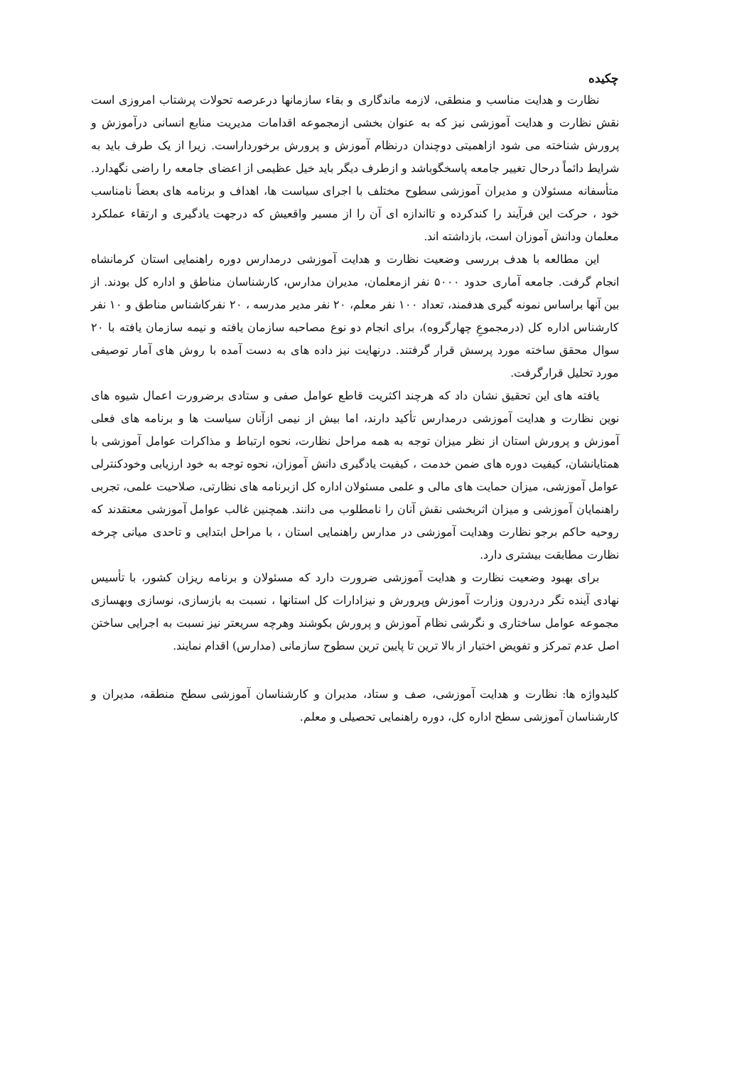چکیده
نظارت و هدایت مناسب و منطقی، لازمه ماندگاری و بقاء سازمانها درعرصه تحولات پرشتاب امروزی است نقش نظارت و هدایت آموزشی نیز که به عنوان بخشی ازمجموعه اقدامات مدیریت منابع انسانی درآموزش و پرورش شناخته می شود ازاهمیتی دوچندان درنظام آموزش و پرورش برخورداراست. زیرا از یک طرف باید به شرایط دائماً درحال تغییر جامعه پاسخگوباشد و ازطرف دیگر باید خیل عظیمی از اعضای جامعه را راضی نگهدارد. متأسفانه مسئولان و مدیران آموزشی سطوح مختلف با اجرای سیاست ها، اهداف و برنامه های بعضاً نامناسب خود ، حرکت این فرآیند را کندکرده و تااندازه ای آن را از مسیر واقعیش که درجهت یادگیری و ارتقاء عملکرد معلمان ودانش آموزان است، بازداشته اند.
این مطالعه با هدف بررسی وضعیت نظارت و هدایت آموزشی درمدارس دوره راهنمایی استان کرمانشاه انجام گرفت. جامعه آماری حدود ۵۰۰۰ نفر ازمعلمان، مدیران مدارس، کارشناسان مناطق و اداره کل بودند. از بین آنها براساس نمونه گیری هدفمند، تعداد ۱۰۰ نفر معلم، ۲۰ نفر مدیر مدرسه ، ۲۰ نفرکاشناس مناطق و ۱۰ نفر کارشناس اداره کل (درمجموعِ چهارگروه)، برای انجام دو نوع مصاحبه سازمان یافته و نیمه سازمان یافته با ۲۰ سوال محقق ساخته مورد پرسش قرار گرفتند. درنهایت نیز داده های به دست آمده با روش های آمار توصیفی مورد تحلیل قرارگرفت.
یافته های این تحقیق نشان داد که هرچند اکثریت قاطع عوامل صفی و ستادی برضرورت اعمال شیوه های نوین نظارت و هدایت آموزشی درمدارس تأکید دارند، اما بیش از نیمی ازآنان سیاست ها و برنامه های فعلی آموزش و پرورش استان از نظر میزان توجه به همه مراحل نظارت، نحوه ارتباط و مذاکرات عوامل آموزشی با همتایانشان، کیفیت دوره های ضمن خدمت ، کیفیت یادگیری دانش آموزان، نحوه توجه به خود ارزیابی وخودکنترلی عوامل آموزشی، میزان حمایت های مالی و علمی مسئولان اداره کل ازبرنامه های نظارتی، صلاحیت علمی، تجربی راهنمایان آموزشی و میزان اثربخشی نقش آنان را نامطلوب می دانند. همچنین غالب عوامل آموزشی معتقدند که روحیه حاکم برجو نظارت وهدایت آموزشی در مدارس راهنمایی استان ، با مراحل ابتدایی و تاحدی میانی چرخه نظارت مطابقت بیشتری دارد.
برای بهبود وضعیت نظارت و هدایت آموزشی ضرورت دارد که مسئولان و برنامه ریزان کشور، با تأسیس نهادی آینده نگر دردرون وزارت آموزش وپرورش و نیزادارات کل استانها ، نسبت به بازسازی، نوسازی وبهسازی مجموعه عوامل ساختاری و نگرشی نظام آموزش و پرورش بکوشند وهرچه سریعتر نیز نسبت به اجرایی ساختن اصل عدم تمرکز و تفویض اختیار از بالا ترین تا پایین ترین سطوح سازمانی (مدارس) اقدام نمایند.
کلیدواژه ها: نظارت و هدایت آموزشی، صف و ستاد، مدیران و کارشناسان آموزشی سطح منطقه، مدیران و کارشناسان آموزشی سطح اداره کل، دوره راهنمایی تحصیلی و معلم.